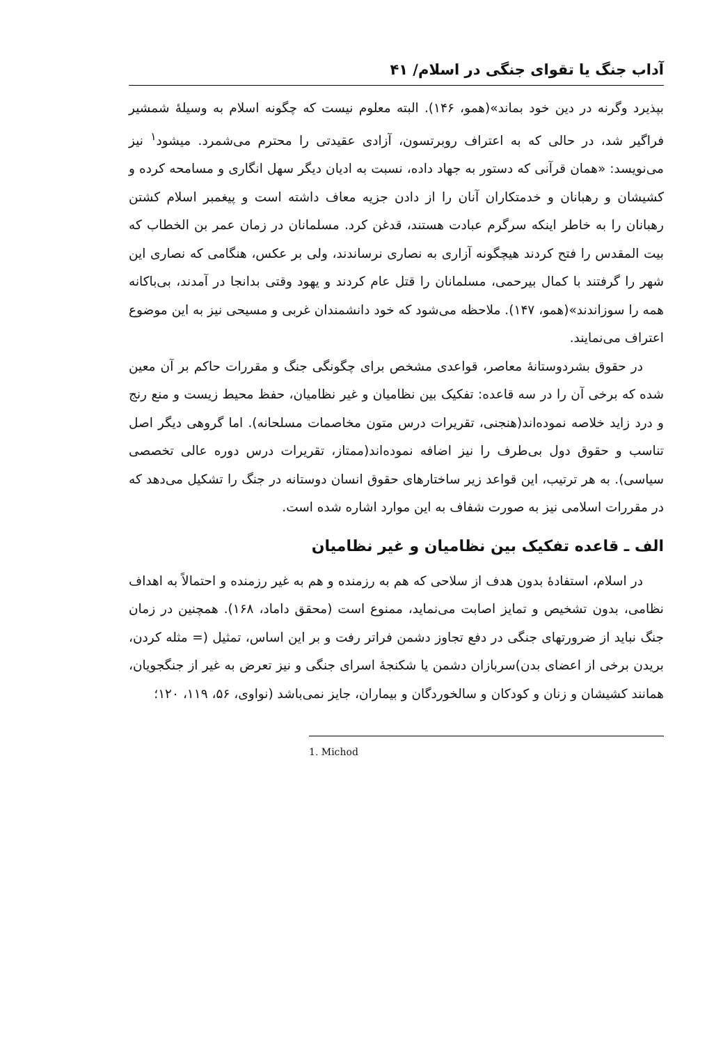آداب جنگ یا تقوای جنگی در اسلام/ ۴۱
بپذیرد وگرنه در دین خود بماند»(همو، ۱۴۶). البته معلوم نیست که چگونه اسلام به وسیلهٔ شمشیر فراگیر شد، در حالی که به اعتراف روبرتسون، آزادی عقیدتی را محترم می‌شمرد. میشود<sup>۱</sup> نیز می‌نویسد: «همان قرآنی که دستور به جهاد داده، نسبت به ادیان دیگر سهل انگاری و مسامحه کرده و کشیشان و رهبانان و خدمتکاران آنان را از دادن جزیه معاف داشته است و پیغمبر اسلام کشتن رهبانان را به خاطر اینکه سرگرم عبادت هستند، قدغن کرد. مسلمانان در زمان عمر بن الخطاب که بیت المقدس را فتح کردند هیچگونه آزاری به نصاری نرساندند، ولی بر عکس، هنگامی که نصاری این شهر را گرفتند با کمال بیرحمی، مسلمانان را قتل عام کردند و یهود وقتی بدانجا در آمدند، بی‌باکانه همه را سوزاندند»(همو، ۱۴۷). ملاحظه می‌شود که خود دانشمندان غربی و مسیحی نیز به این موضوع اعتراف می‌نمایند.
در حقوق بشردوستانهٔ معاصر، قواعدی مشخص برای چگونگی جنگ و مقررات حاکم بر آن معین شده که برخی آن را در سه قاعده: تفکیک بین نظامیان و غیر نظامیان، حفظ محیط زیست و منع رنج و درد زاید خلاصه نموده‌اند(هنجنی، تقریرات درس متون مخاصمات مسلحانه). اما گروهی دیگر اصل تناسب و حقوق دول بی‌طرف را نیز اضافه نموده‌اند(ممتاز، تقریرات درس دوره عالی تخصصی سیاسی). به هر ترتیب، این قواعد زیر ساختارهای حقوق انسان دوستانه در جنگ را تشکیل می‌دهد که در مقررات اسلامی نیز به صورت شفاف به این موارد اشاره شده است.
الف ـ قاعده تفکیک بین نظامیان و غیر نظامیان
در اسلام، استفادهٔ بدون هدف از سلاحی که هم به رزمنده و هم به غیر رزمنده و احتمالاً به اهداف نظامی، بدون تشخیص و تمایز اصابت می‌نماید، ممنوع است (محقق داماد، ۱۶۸). همچنین در زمان جنگ نباید از ضرورتهای جنگی در دفع تجاوز دشمن فراتر رفت و بر این اساس، تمثیل (= مثله کردن، بریدن برخی از اعضای بدن)سربازان دشمن یا شکنجهٔ اسرای جنگی و نیز تعرض به غیر از جنگجویان، همانند کشیشان و زنان و کودکان و سالخوردگان و بیماران، جایز نمی‌باشد (نواوی، ۵۶، ۱۱۹، ۱۲۰؛
1. Michod